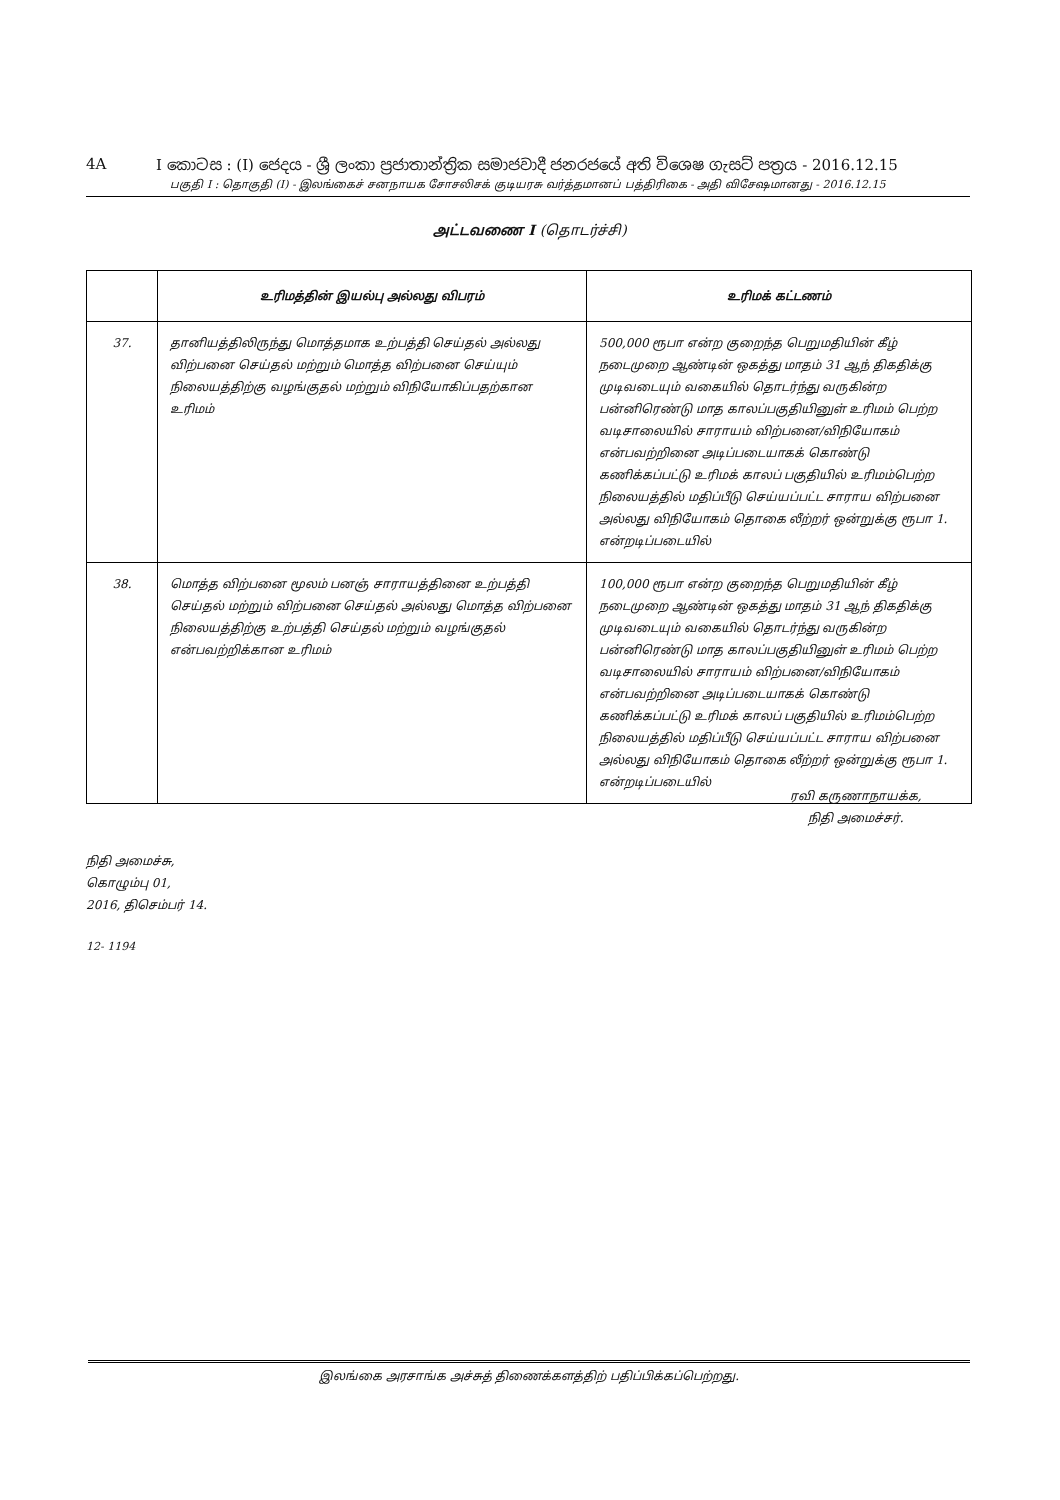4A I කොටස : (I) ජෙදය - ශ්‍රී ලංකා ප්‍රජාතාන්ත්‍රික සමාජවාදී ජනරජයේ අති විශෙෂ ගැසට් පත්‍රය - 2016.12.15
பகுதி I : தொகுதி (I) - இலங்கைச் சனநாயக சோசலிசக் குடியரசு வர்த்தமானப் பத்திரிகை - அதி விசேஷமானது - 2016.12.15
அட்டவணை I (தொடர்ச்சி)
| | உரிமத்தின் இயல்பு அல்லது விபரம் | உரிமக் கட்டணம் |
| --- | --- | --- |
| 37. | தானியத்திலிருந்து மொத்தமாக உற்பத்தி செய்தல் அல்லது விற்பனை செய்தல் மற்றும் மொத்த விற்பனை செய்யும் நிலையத்திற்கு வழங்குதல் மற்றும் விநியோகிப்பதற்கான உரிமம் | 500,000 ரூபா என்ற குறைந்த பெறுமதியின் கீழ் நடைமுறை ஆண்டின் ஒகத்து மாதம் 31 ஆந் திகதிக்கு முடிவடையும் வகையில் தொடர்ந்து வருகின்ற பன்னிரெண்டு மாத காலப்பகுதியினுள் உரிமம் பெற்ற வடிசாலையில் சாராயம் விற்பனை/விநியோகம் என்பவற்றினை அடிப்படையாகக் கொண்டு கணிக்கப்பட்டு உரிமக் காலப் பகுதியில் உரிமம்பெற்ற நிலையத்தில் மதிப்பீடு செய்யப்பட்ட சாராய விற்பனை அல்லது விநியோகம் தொகை லீற்றர் ஒன்றுக்கு ரூபா 1. என்றடிப்படையில் |
| 38. | மொத்த விற்பனை மூலம் பனஞ் சாராயத்தினை உற்பத்தி செய்தல் மற்றும் விற்பனை செய்தல் அல்லது மொத்த விற்பனை நிலையத்திற்கு உற்பத்தி செய்தல் மற்றும் வழங்குதல் என்பவற்றிக்கான உரிமம் | 100,000 ரூபா என்ற குறைந்த பெறுமதியின் கீழ் நடைமுறை ஆண்டின் ஒகத்து மாதம் 31 ஆந் திகதிக்கு முடிவடையும் வகையில் தொடர்ந்து வருகின்ற பன்னிரெண்டு மாத காலப்பகுதியினுள் உரிமம் பெற்ற வடிசாலையில் சாராயம் விற்பனை/விநியோகம் என்பவற்றினை அடிப்படையாகக் கொண்டு கணிக்கப்பட்டு உரிமக் காலப் பகுதியில் உரிமம்பெற்ற நிலையத்தில் மதிப்பீடு செய்யப்பட்ட சாராய விற்பனை அல்லது விநியோகம் தொகை லீற்றர் ஒன்றுக்கு ரூபா 1. என்றடிப்படையில் |
ரவி கருணாநாயக்க,
நிதி அமைச்சர்.
நிதி அமைச்சு,
கொழும்பு 01,
2016, திசெம்பர் 14.
12- 1194
இலங்கை அரசாங்க அச்சுத் திணைக்களத்திற் பதிப்பிக்கப்பெற்றது.